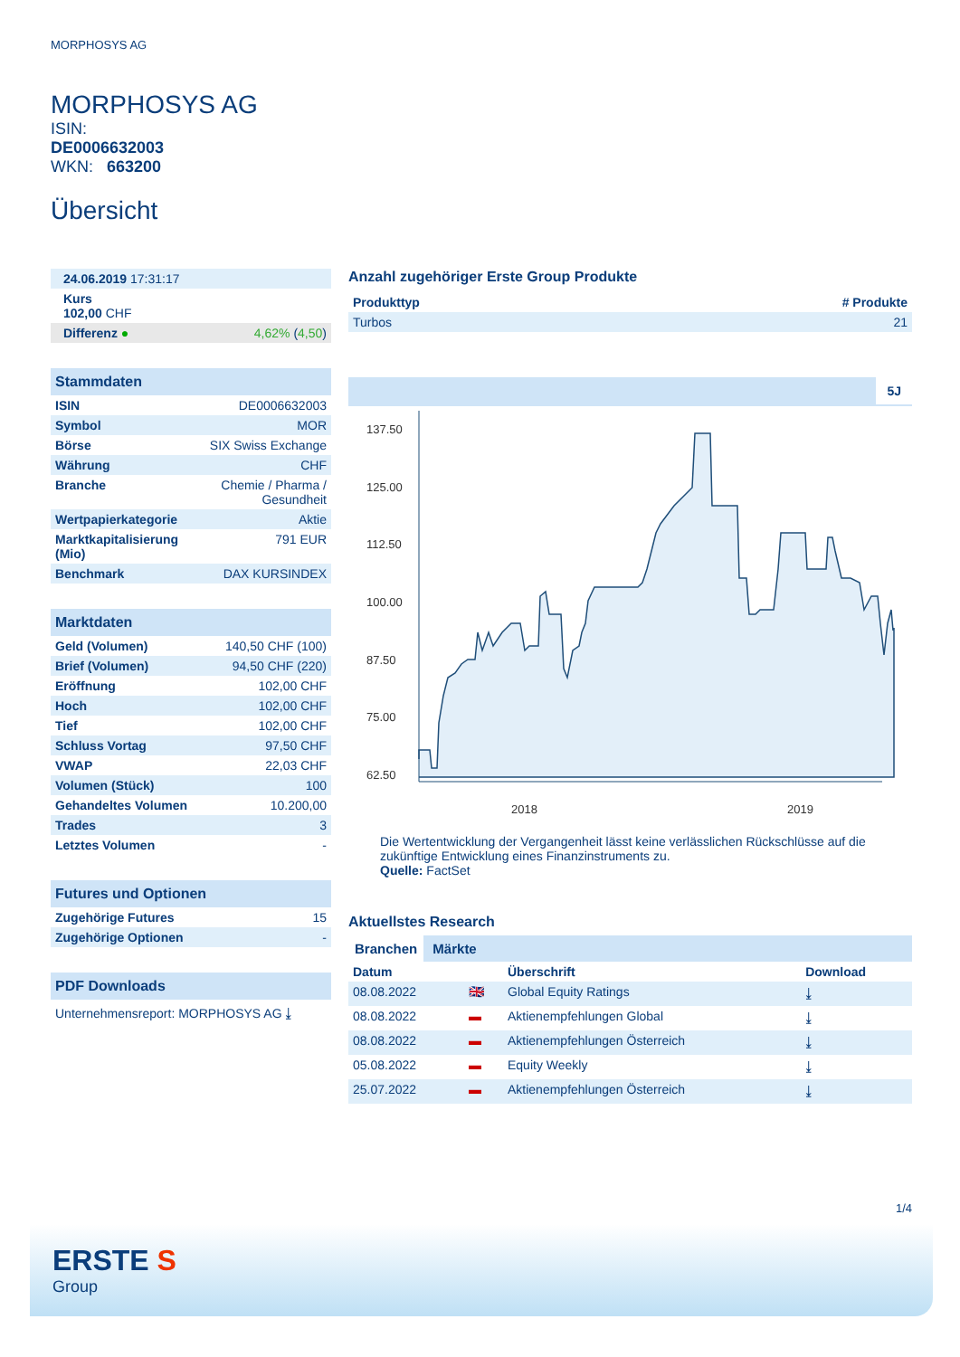MORPHOSYS AG
MORPHOSYS AG
ISIN:
DE0006632003
WKN: 663200
Übersicht
| 24.06.2019 17:31:17 |
| Kurs 102,00 CHF |
| Differenz ● 4,62% ( 4,50 ) |
Stammdaten
| ISIN | DE0006632003 |
| Symbol | MOR |
| Börse | SIX Swiss Exchange |
| Währung | CHF |
| Branche | Chemie / Pharma / Gesundheit |
| Wertpapierkategorie | Aktie |
| Marktkapitalisierung (Mio) | 791 EUR |
| Benchmark | DAX KURSINDEX |
Marktdaten
| Geld (Volumen) | 140,50 CHF (100) |
| Brief (Volumen) | 94,50 CHF (220) |
| Eröffnung | 102,00 CHF |
| Hoch | 102,00 CHF |
| Tief | 102,00 CHF |
| Schluss Vortag | 97,50 CHF |
| VWAP | 22,03 CHF |
| Volumen (Stück) | 100 |
| Gehandeltes Volumen | 10.200,00 |
| Trades | 3 |
| Letztes Volumen | - |
Futures und Optionen
| Zugehörige Futures | 15 |
| Zugehörige Optionen | - |
PDF Downloads
Unternehmensreport: MORPHOSYS AG ⤓
Anzahl zugehöriger Erste Group Produkte
| Produkttyp | # Produkte |
| --- | --- |
| Turbos | 21 |
5J
137.50
125.00
112.50
100.00
87.50
75.00
62.50
2018
2019
Die Wertentwicklung der Vergangenheit lässt keine verlässlichen Rückschlüsse auf die zukünftige Entwicklung eines Finanzinstruments zu.
Quelle: FactSet
Aktuellstes Research
Branchen Märkte
| Datum | | Überschrift | Download |
| --- | --- | --- | --- |
| 08.08.2022 | 🇬🇧 | Global Equity Ratings | ⤓ |
| 08.08.2022 | ▬ | Aktienempfehlungen Global | ⤓ |
| 08.08.2022 | ▬ | Aktienempfehlungen Österreich | ⤓ |
| 05.08.2022 | ▬ | Equity Weekly | ⤓ |
| 25.07.2022 | ▬ | Aktienempfehlungen Österreich | ⤓ |
1/4
ERSTE S
Group